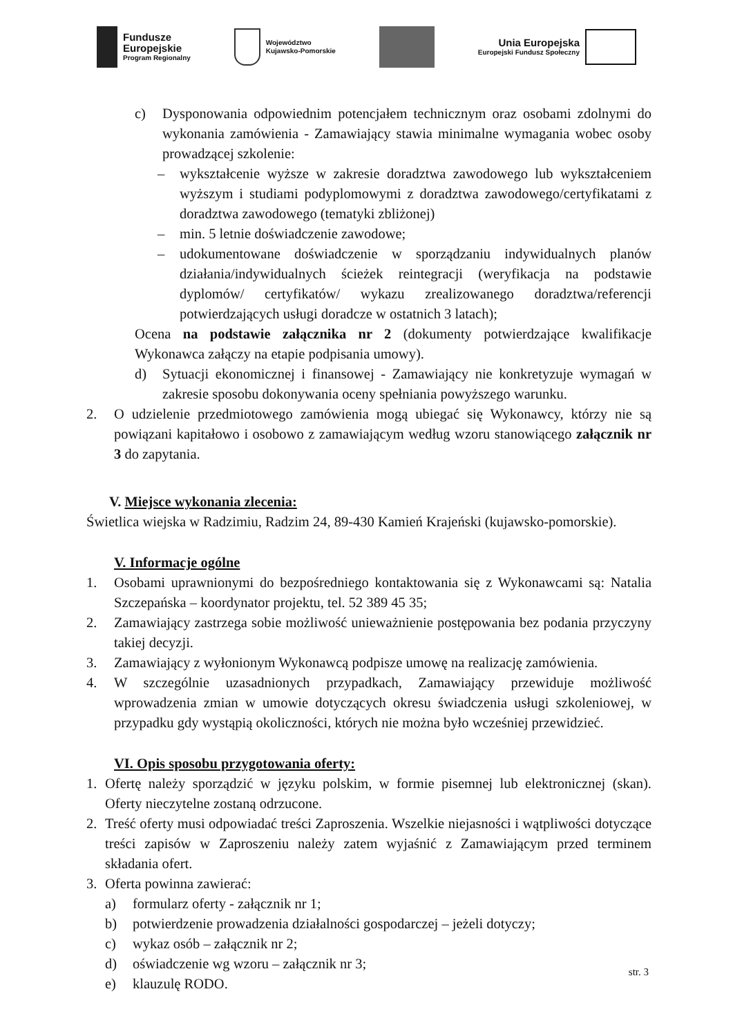Fundusze
Europejskie
Program Regionalny
Województwo
Kujawsko-Pomorskie
Unia Europejska
Europejski Fundusz Społeczny
c) Dysponowania odpowiednim potencjałem technicznym oraz osobami zdolnymi do wykonania zamówienia - Zamawiający stawia minimalne wymagania wobec osoby prowadzącej szkolenie:
– wykształcenie wyższe w zakresie doradztwa zawodowego lub wykształceniem wyższym i studiami podyplomowymi z doradztwa zawodowego/certyfikatami z doradztwa zawodowego (tematyki zbliżonej)
– min. 5 letnie doświadczenie zawodowe;
– udokumentowane doświadczenie w sporządzaniu indywidualnych planów działania/indywidualnych ścieżek reintegracji (weryfikacja na podstawie dyplomów/ certyfikatów/ wykazu zrealizowanego doradztwa/referencji potwierdzających usługi doradcze w ostatnich 3 latach);
Ocena na podstawie załącznika nr 2 (dokumenty potwierdzające kwalifikacje Wykonawca załączy na etapie podpisania umowy).
d) Sytuacji ekonomicznej i finansowej - Zamawiający nie konkretyzuje wymagań w zakresie sposobu dokonywania oceny spełniania powyższego warunku.
2. O udzielenie przedmiotowego zamówienia mogą ubiegać się Wykonawcy, którzy nie są powiązani kapitałowo i osobowo z zamawiającym według wzoru stanowiącego załącznik nr 3 do zapytania.
V. Miejsce wykonania zlecenia:
Świetlica wiejska w Radzimiu, Radzim 24, 89-430 Kamień Krajeński (kujawsko-pomorskie).
V. Informacje ogólne
1. Osobami uprawnionymi do bezpośredniego kontaktowania się z Wykonawcami są: Natalia Szczepańska – koordynator projektu, tel. 52 389 45 35;
2. Zamawiający zastrzega sobie możliwość unieważnienie postępowania bez podania przyczyny takiej decyzji.
3. Zamawiający z wyłonionym Wykonawcą podpisze umowę na realizację zamówienia.
4. W szczególnie uzasadnionych przypadkach, Zamawiający przewiduje możliwość wprowadzenia zmian w umowie dotyczących okresu świadczenia usługi szkoleniowej, w przypadku gdy wystąpią okoliczności, których nie można było wcześniej przewidzieć.
VI. Opis sposobu przygotowania oferty:
1. Ofertę należy sporządzić w języku polskim, w formie pisemnej lub elektronicznej (skan). Oferty nieczytelne zostaną odrzucone.
2. Treść oferty musi odpowiadać treści Zaproszenia. Wszelkie niejasności i wątpliwości dotyczące treści zapisów w Zaproszeniu należy zatem wyjaśnić z Zamawiającym przed terminem składania ofert.
3. Oferta powinna zawierać:
a) formularz oferty - załącznik nr 1;
b) potwierdzenie prowadzenia działalności gospodarczej – jeżeli dotyczy;
c) wykaz osób – załącznik nr 2;
d) oświadczenie wg wzoru – załącznik nr 3;
e) klauzulę RODO.
str. 3